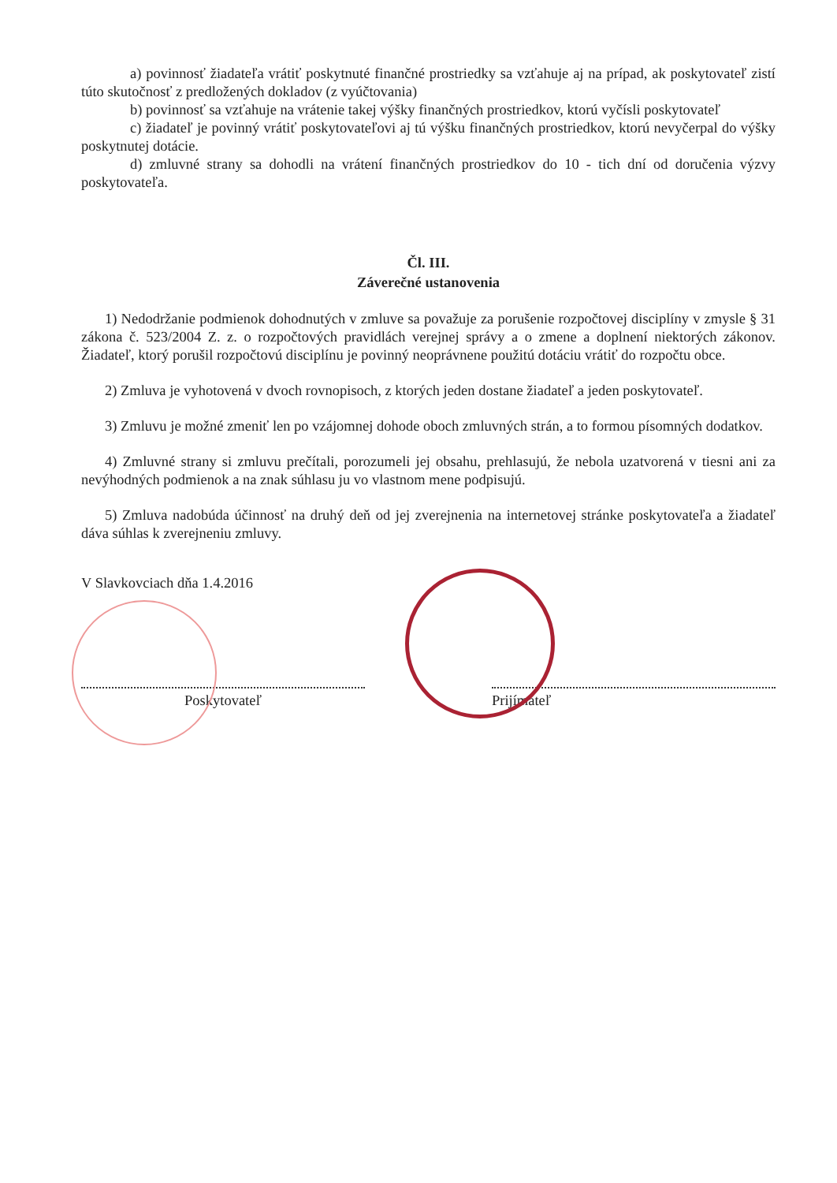a) povinnosť žiadateľa vrátiť poskytnuté finančné prostriedky sa vzťahuje aj na prípad, ak poskytovateľ zistí túto skutočnosť z predložených dokladov (z vyúčtovania)
b) povinnosť sa vzťahuje na vrátenie takej výšky finančných prostriedkov, ktorú vyčísli poskytovateľ
c) žiadateľ je povinný vrátiť poskytovateľovi aj tú výšku finančných prostriedkov, ktorú nevyčerpal do výšky poskytnutej dotácie.
d) zmluvné strany sa dohodli na vrátení finančných prostriedkov do 10 - tich dní od doručenia výzvy poskytovateľa.
Čl. III.
Záverečné ustanovenia
1) Nedodržanie podmienok dohodnutých v zmluve sa považuje za porušenie rozpočtovej disciplíny v zmysle § 31 zákona č. 523/2004 Z. z. o rozpočtových pravidlách verejnej správy a o zmene a doplnení niektorých zákonov. Žiadateľ, ktorý porušil rozpočtovú disciplínu je povinný neoprávnene použitú dotáciu vrátiť do rozpočtu obce.
2) Zmluva je vyhotovená v dvoch rovnopisoch, z ktorých jeden dostane žiadateľ a jeden poskytovateľ.
3) Zmluvu je možné zmeniť len po vzájomnej dohode oboch zmluvných strán, a to formou písomných dodatkov.
4) Zmluvné strany si zmluvu prečítali, porozumeli jej obsahu, prehlasujú, že nebola uzatvorená v tiesni ani za nevýhodných podmienok a na znak súhlasu ju vo vlastnom mene podpisujú.
5) Zmluva nadobúda účinnosť na druhý deň od jej zverejnenia na internetovej stránke poskytovateľa a žiadateľ dáva súhlas k zverejneniu zmluvy.
V Slavkovciach dňa 1.4.2016
Poskytovateľ Prijímateľ